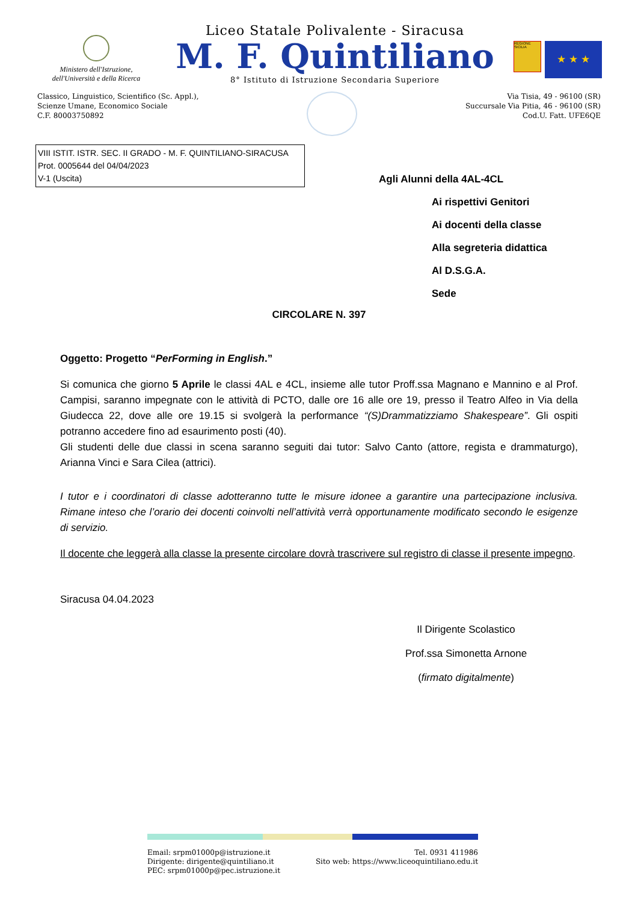Ministero dell'Istruzione,
dell'Università e della Ricerca
Liceo Statale Polivalente - Siracusa
M. F. Quintiliano
8° Istituto di Istruzione Secondaria Superiore
REGIONE SICILIA
★ ★ ★
Classico, Linguistico, Scientifico (Sc. Appl.),
Scienze Umane, Economico Sociale
C.F. 80003750892
Via Tisia, 49 - 96100 (SR)
Succursale Via Pitia, 46 - 96100 (SR)
Cod.U. Fatt. UFE6QE
VIII ISTIT. ISTR. SEC. II GRADO - M. F. QUINTILIANO-SIRACUSA
Prot. 0005644 del 04/04/2023
V-1 (Uscita)
Agli Alunni della 4AL-4CL
Ai rispettivi Genitori
Ai docenti della classe
Alla segreteria didattica
Al D.S.G.A.
Sede
CIRCOLARE N. 397
Oggetto: Progetto “PerForming in English.”
Si comunica che giorno 5 Aprile le classi 4AL e 4CL, insieme alle tutor Proff.ssa Magnano e Mannino e al Prof. Campisi, saranno impegnate con le attività di PCTO, dalle ore 16 alle ore 19, presso il Teatro Alfeo in Via della Giudecca 22, dove alle ore 19.15 si svolgerà la performance “(S)Drammatizziamo Shakespeare”. Gli ospiti potranno accedere fino ad esaurimento posti (40).
Gli studenti delle due classi in scena saranno seguiti dai tutor: Salvo Canto (attore, regista e drammaturgo), Arianna Vinci e Sara Cilea (attrici).
I tutor e i coordinatori di classe adotteranno tutte le misure idonee a garantire una partecipazione inclusiva. Rimane inteso che l’orario dei docenti coinvolti nell’attività verrà opportunamente modificato secondo le esigenze di servizio.
Il docente che leggerà alla classe la presente circolare dovrà trascrivere sul registro di classe il presente impegno.
Siracusa 04.04.2023
Il Dirigente Scolastico
Prof.ssa Simonetta Arnone
(firmato digitalmente)
Email: srpm01000p@istruzione.it
Dirigente: dirigente@quintiliano.it
PEC: srpm01000p@pec.istruzione.it
Tel. 0931 411986
Sito web: https://www.liceoquintiliano.edu.it